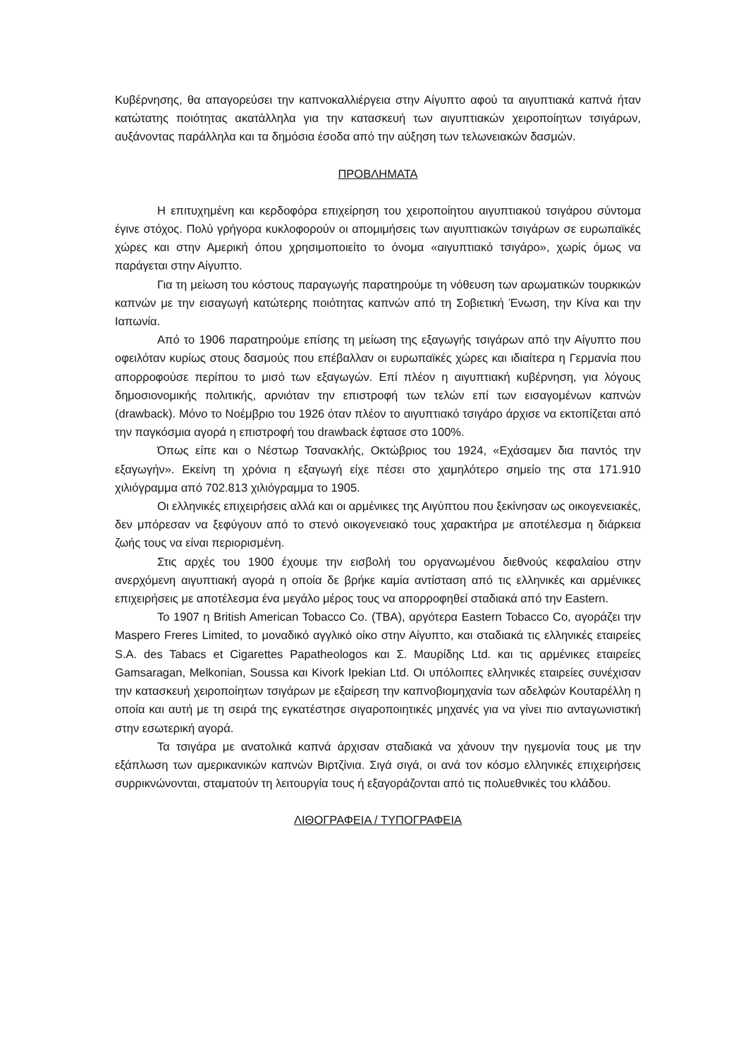Κυβέρνησης, θα απαγορεύσει την καπνοκαλλιέργεια στην Αίγυπτο αφού τα αιγυπτιακά καπνά ήταν κατώτατης ποιότητας ακατάλληλα για την κατασκευή των αιγυπτιακών χειροποίητων τσιγάρων, αυξάνοντας παράλληλα και τα δημόσια έσοδα από την αύξηση των τελωνειακών δασμών.
ΠΡΟΒΛΗΜΑΤΑ
Η επιτυχημένη και κερδοφόρα επιχείρηση του χειροποίητου αιγυπτιακού τσιγάρου σύντομα έγινε στόχος. Πολύ γρήγορα κυκλοφορούν οι απομιμήσεις των αιγυπτιακών τσιγάρων σε ευρωπαϊκές χώρες και στην Αμερική όπου χρησιμοποιείτο το όνομα «αιγυπτιακό τσιγάρο», χωρίς όμως να παράγεται στην Αίγυπτο.
Για τη μείωση του κόστους παραγωγής παρατηρούμε τη νόθευση των αρωματικών τουρκικών καπνών με την εισαγωγή κατώτερης ποιότητας καπνών από τη Σοβιετική Ένωση, την Κίνα και την Ιαπωνία.
Από το 1906 παρατηρούμε επίσης τη μείωση της εξαγωγής τσιγάρων από την Αίγυπτο που οφειλόταν κυρίως στους δασμούς που επέβαλλαν οι ευρωπαϊκές χώρες και ιδιαίτερα η Γερμανία που απορροφούσε περίπου το μισό των εξαγωγών. Επί πλέον η αιγυπτιακή κυβέρνηση, για λόγους δημοσιονομικής πολιτικής, αρνιόταν την επιστροφή των τελών επί των εισαγομένων καπνών (drawback). Μόνο το Νοέμβριο του 1926 όταν πλέον το αιγυπτιακό τσιγάρο άρχισε να εκτοπίζεται από την παγκόσμια αγορά η επιστροφή του drawback έφτασε στο 100%.
Όπως είπε και ο Νέστωρ Τσανακλής, Οκτώβριος του 1924, «Εχάσαμεν δια παντός την εξαγωγήν». Εκείνη τη χρόνια η εξαγωγή είχε πέσει στο χαμηλότερο σημείο της στα 171.910 χιλιόγραμμα από 702.813 χιλιόγραμμα το 1905.
Οι ελληνικές επιχειρήσεις αλλά και οι αρμένικες της Αιγύπτου που ξεκίνησαν ως οικογενειακές, δεν μπόρεσαν να ξεφύγουν από το στενό οικογενειακό τους χαρακτήρα με αποτέλεσμα η διάρκεια ζωής τους να είναι περιορισμένη.
Στις αρχές του 1900 έχουμε την εισβολή του οργανωμένου διεθνούς κεφαλαίου στην ανερχόμενη αιγυπτιακή αγορά η οποία δε βρήκε καμία αντίσταση από τις ελληνικές και αρμένικες επιχειρήσεις με αποτέλεσμα ένα μεγάλο μέρος τους να απορροφηθεί σταδιακά από την Eastern.
Το 1907 η British American Tobacco Co. (TBA), αργότερα Eastern Tobacco Co, αγοράζει την Maspero Freres Limited, το μοναδικό αγγλικό οίκο στην Αίγυπτο, και σταδιακά τις ελληνικές εταιρείες S.A. des Tabacs et Cigarettes Papatheologos και Σ. Μαυρίδης Ltd. και τις αρμένικες εταιρείες Gamsaragan, Melkonian, Soussa και Kivork Ipekian Ltd. Οι υπόλοιπες ελληνικές εταιρείες συνέχισαν την κατασκευή χειροποίητων τσιγάρων με εξαίρεση την καπνοβιομηχανία των αδελφών Κουταρέλλη η οποία και αυτή με τη σειρά της εγκατέστησε σιγαροποιητικές μηχανές για να γίνει πιο ανταγωνιστική στην εσωτερική αγορά.
Τα τσιγάρα με ανατολικά καπνά άρχισαν σταδιακά να χάνουν την ηγεμονία τους με την εξάπλωση των αμερικανικών καπνών Βιρτζίνια. Σιγά σιγά, οι ανά τον κόσμο ελληνικές επιχειρήσεις συρρικνώνονται, σταματούν τη λειτουργία τους ή εξαγοράζονται από τις πολυεθνικές του κλάδου.
ΛΙΘΟΓΡΑΦΕΙΑ / ΤΥΠΟΓΡΑΦΕΙΑ